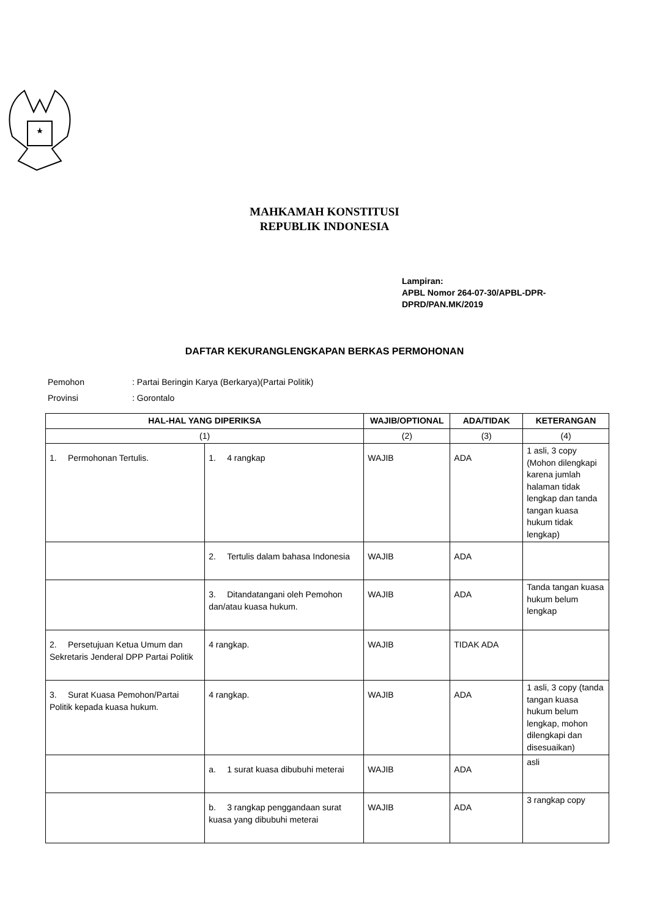MAHKAMAH KONSTITUSI
REPUBLIK INDONESIA
Lampiran:
APBL Nomor 264-07-30/APBL-DPR-
DPRD/PAN.MK/2019
DAFTAR KEKURANGLENGKAPAN BERKAS PERMOHONAN
Pemohon: Partai Beringin Karya (Berkarya)(Partai Politik)
Provinsi: Gorontalo
| HAL-HAL YANG DIPERIKSA | | WAJIB/OPTIONAL | ADA/TIDAK | KETERANGAN |
| --- | --- | --- | --- | --- |
| (1) | | (2) | (3) | (4) |
| 1. Permohonan Tertulis. | 1. 4 rangkap | WAJIB | ADA | 1 asli, 3 copy (Mohon dilengkapi karena jumlah halaman tidak lengkap dan tanda tangan kuasa hukum tidak lengkap) |
| | 2. Tertulis dalam bahasa Indonesia | WAJIB | ADA | |
| | 3. Ditandatangani oleh Pemohon dan/atau kuasa hukum. | WAJIB | ADA | Tanda tangan kuasa hukum belum lengkap |
| 2. Persetujuan Ketua Umum dan Sekretaris Jenderal DPP Partai Politik | 4 rangkap. | WAJIB | TIDAK ADA | |
| 3. Surat Kuasa Pemohon/Partai Politik kepada kuasa hukum. | 4 rangkap. | WAJIB | ADA | 1 asli, 3 copy (tanda tangan kuasa hukum belum lengkap, mohon dilengkapi dan disesuaikan) |
| | a. 1 surat kuasa dibubuhi meterai | WAJIB | ADA | asli |
| | b. 3 rangkap penggandaan surat kuasa yang dibubuhi meterai | WAJIB | ADA | 3 rangkap copy |